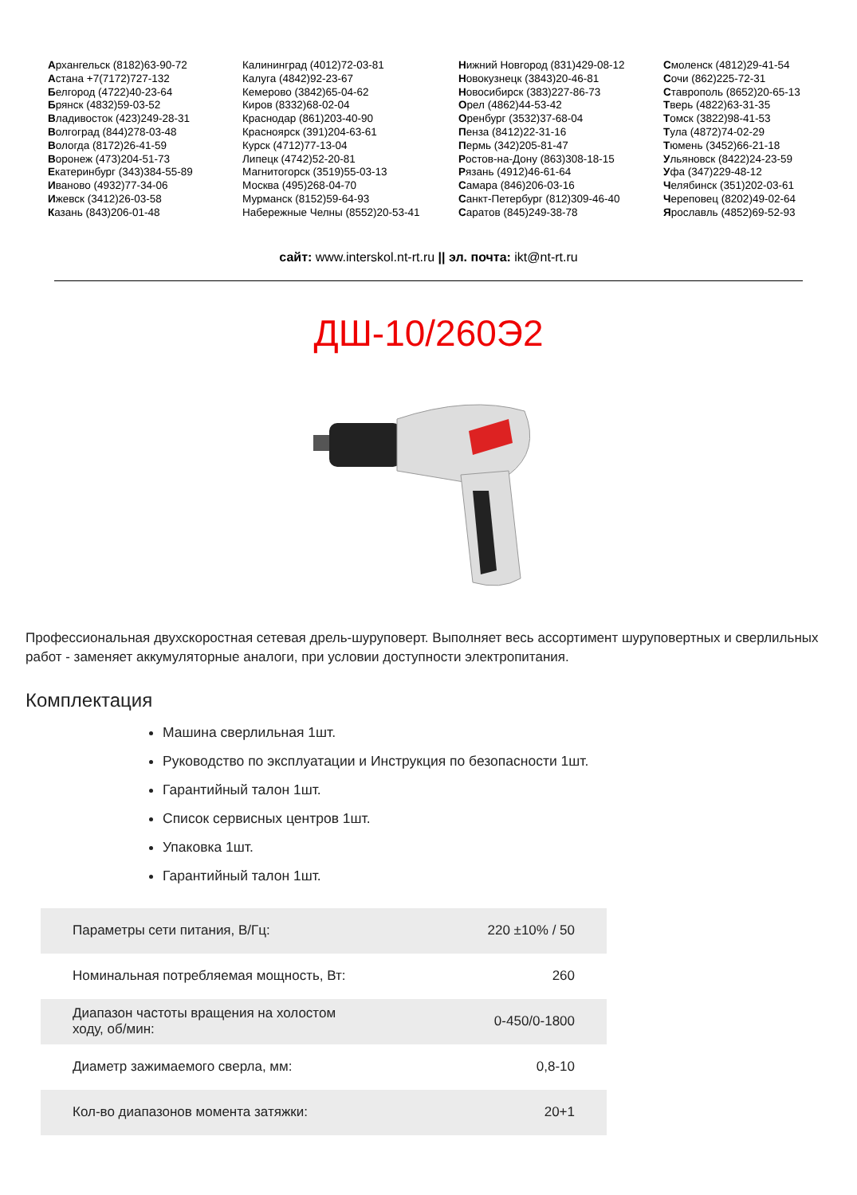Архангельск (8182)63-90-72
Астана +7(7172)727-132
Белгород (4722)40-23-64
Брянск (4832)59-03-52
Владивосток (423)249-28-31
Волгоград (844)278-03-48
Вологда (8172)26-41-59
Воронеж (473)204-51-73
Екатеринбург (343)384-55-89
Иваново (4932)77-34-06
Ижевск (3412)26-03-58
Казань (843)206-01-48
Калининград (4012)72-03-81
Калуга (4842)92-23-67
Кемерово (3842)65-04-62
Киров (8332)68-02-04
Краснодар (861)203-40-90
Красноярск (391)204-63-61
Курск (4712)77-13-04
Липецк (4742)52-20-81
Магнитогорск (3519)55-03-13
Москва (495)268-04-70
Мурманск (8152)59-64-93
Набережные Челны (8552)20-53-41
Нижний Новгород (831)429-08-12
Новокузнецк (3843)20-46-81
Новосибирск (383)227-86-73
Орел (4862)44-53-42
Оренбург (3532)37-68-04
Пенза (8412)22-31-16
Пермь (342)205-81-47
Ростов-на-Дону (863)308-18-15
Рязань (4912)46-61-64
Самара (846)206-03-16
Санкт-Петербург (812)309-46-40
Саратов (845)249-38-78
Смоленск (4812)29-41-54
Сочи (862)225-72-31
Ставрополь (8652)20-65-13
Тверь (4822)63-31-35
Томск (3822)98-41-53
Тула (4872)74-02-29
Тюмень (3452)66-21-18
Ульяновск (8422)24-23-59
Уфа (347)229-48-12
Челябинск (351)202-03-61
Череповец (8202)49-02-64
Ярославль (4852)69-52-93
сайт: www.interskol.nt-rt.ru || эл. почта: ikt@nt-rt.ru
ДШ-10/260Э2
Профессиональная двухскоростная сетевая дрель-шуруповерт. Выполняет весь ассортимент шуруповертных и сверлильных работ - заменяет аккумуляторные аналоги, при условии доступности электропитания.
Комплектация
Машина сверлильная 1шт.
Руководство по эксплуатации и Инструкция по безопасности 1шт.
Гарантийный талон 1шт.
Список сервисных центров 1шт.
Упаковка 1шт.
Гарантийный талон 1шт.
| Параметры сети питания, В/Гц: | 220 ±10% / 50 |
| Номинальная потребляемая мощность, Вт: | 260 |
| Диапазон частоты вращения на холостом ходу, об/мин: | 0-450/0-1800 |
| Диаметр зажимаемого сверла, мм: | 0,8-10 |
| Кол-во диапазонов момента затяжки: | 20+1 |